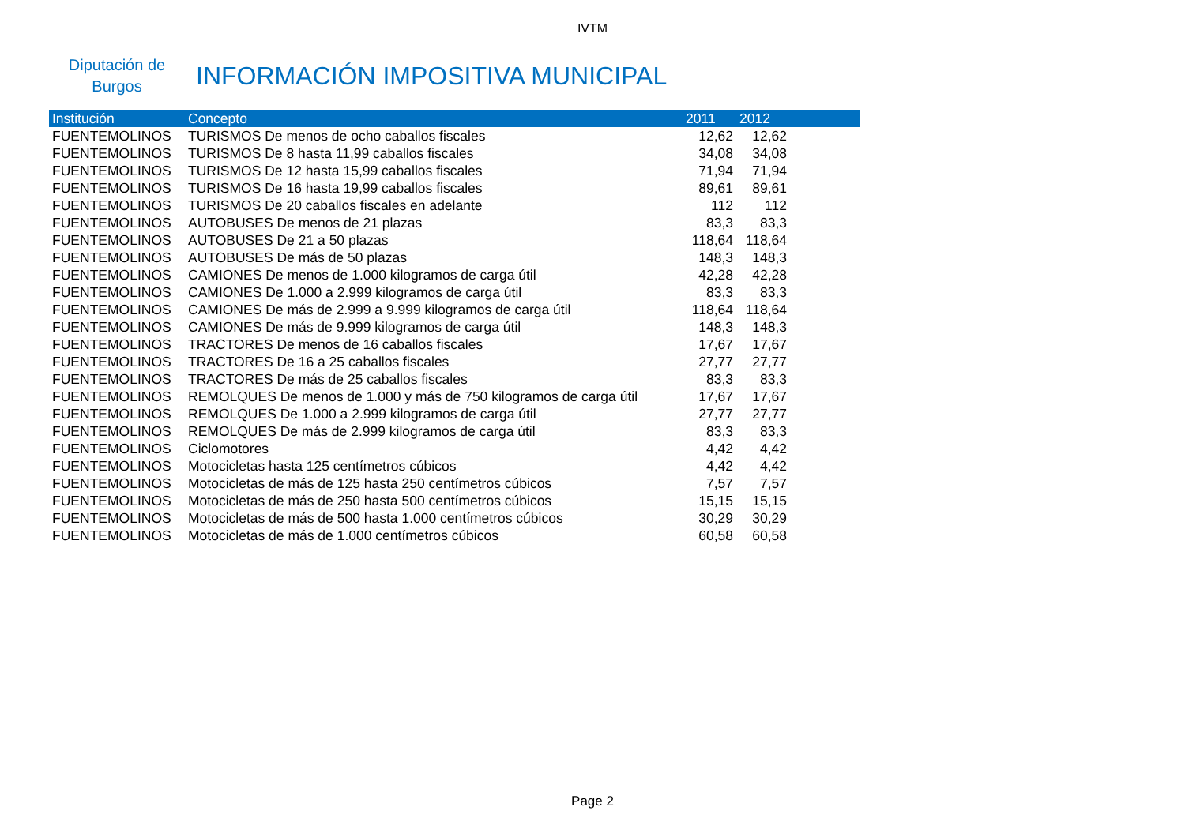IVTM
Diputación de Burgos
INFORMACIÓN IMPOSITIVA MUNICIPAL
| Institución | Concepto | 2011 | 2012 | |
| --- | --- | --- | --- | --- |
| FUENTEMOLINOS | TURISMOS De menos de ocho caballos fiscales | 12,62 | 12,62 | |
| FUENTEMOLINOS | TURISMOS De 8 hasta 11,99 caballos fiscales | 34,08 | 34,08 | |
| FUENTEMOLINOS | TURISMOS De 12 hasta 15,99 caballos fiscales | 71,94 | 71,94 | |
| FUENTEMOLINOS | TURISMOS De 16 hasta 19,99 caballos fiscales | 89,61 | 89,61 | |
| FUENTEMOLINOS | TURISMOS De 20 caballos fiscales en adelante | 112 | 112 | |
| FUENTEMOLINOS | AUTOBUSES De menos de 21 plazas | 83,3 | 83,3 | |
| FUENTEMOLINOS | AUTOBUSES De 21 a 50 plazas | 118,64 | 118,64 | |
| FUENTEMOLINOS | AUTOBUSES De más de 50 plazas | 148,3 | 148,3 | |
| FUENTEMOLINOS | CAMIONES De menos de 1.000 kilogramos de carga útil | 42,28 | 42,28 | |
| FUENTEMOLINOS | CAMIONES De 1.000 a 2.999 kilogramos de carga útil | 83,3 | 83,3 | |
| FUENTEMOLINOS | CAMIONES De más de 2.999 a 9.999 kilogramos de carga útil | 118,64 | 118,64 | |
| FUENTEMOLINOS | CAMIONES De más de 9.999 kilogramos de carga útil | 148,3 | 148,3 | |
| FUENTEMOLINOS | TRACTORES De menos de 16 caballos fiscales | 17,67 | 17,67 | |
| FUENTEMOLINOS | TRACTORES De 16 a 25 caballos fiscales | 27,77 | 27,77 | |
| FUENTEMOLINOS | TRACTORES De más de 25 caballos fiscales | 83,3 | 83,3 | |
| FUENTEMOLINOS | REMOLQUES De menos de 1.000 y más de 750 kilogramos de carga útil | 17,67 | 17,67 | |
| FUENTEMOLINOS | REMOLQUES De 1.000 a 2.999 kilogramos de carga útil | 27,77 | 27,77 | |
| FUENTEMOLINOS | REMOLQUES De más de 2.999 kilogramos de carga útil | 83,3 | 83,3 | |
| FUENTEMOLINOS | Ciclomotores | 4,42 | 4,42 | |
| FUENTEMOLINOS | Motocicletas hasta 125 centímetros cúbicos | 4,42 | 4,42 | |
| FUENTEMOLINOS | Motocicletas de más de 125 hasta 250 centímetros cúbicos | 7,57 | 7,57 | |
| FUENTEMOLINOS | Motocicletas de más de 250 hasta 500 centímetros cúbicos | 15,15 | 15,15 | |
| FUENTEMOLINOS | Motocicletas de más de 500 hasta 1.000 centímetros cúbicos | 30,29 | 30,29 | |
| FUENTEMOLINOS | Motocicletas de más de 1.000 centímetros cúbicos | 60,58 | 60,58 | |
Page 2